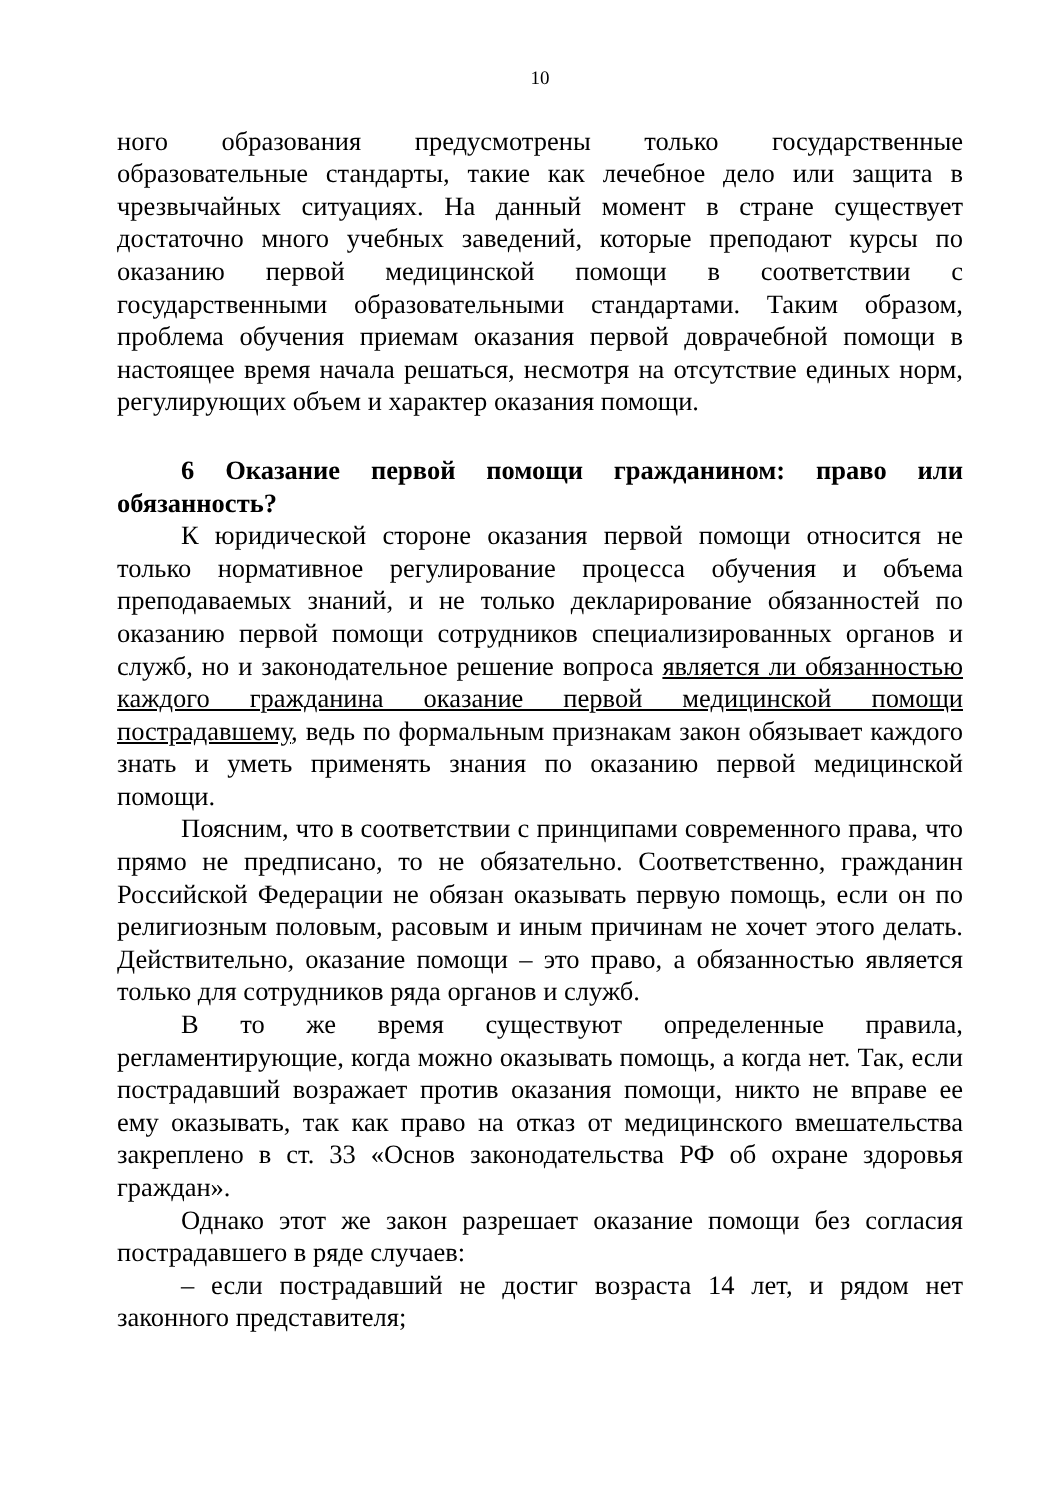10
ного образования предусмотрены только государственные образовательные стандарты, такие как лечебное дело или защита в чрезвычайных ситуациях. На данный момент в стране существует достаточно много учебных заведений, которые преподают курсы по оказанию первой медицинской помощи в соответствии с государственными образовательными стандартами. Таким образом, проблема обучения приемам оказания первой доврачебной помощи в настоящее время начала решаться, несмотря на отсутствие единых норм, регулирующих объем и характер оказания помощи.
6 Оказание первой помощи гражданином: право или обязанность?
К юридической стороне оказания первой помощи относится не только нормативное регулирование процесса обучения и объема преподаваемых знаний, и не только декларирование обязанностей по оказанию первой помощи сотрудников специализированных органов и служб, но и законодательное решение вопроса является ли обязанностью каждого гражданина оказание первой медицинской помощи пострадавшему, ведь по формальным признакам закон обязывает каждого знать и уметь применять знания по оказанию первой медицинской помощи.
Поясним, что в соответствии с принципами современного права, что прямо не предписано, то не обязательно. Соответственно, гражданин Российской Федерации не обязан оказывать первую помощь, если он по религиозным половым, расовым и иным причинам не хочет этого делать. Действительно, оказание помощи – это право, а обязанностью является только для сотрудников ряда органов и служб.
В то же время существуют определенные правила, регламентирующие, когда можно оказывать помощь, а когда нет. Так, если пострадавший возражает против оказания помощи, никто не вправе ее ему оказывать, так как право на отказ от медицинского вмешательства закреплено в ст. 33 «Основ законодательства РФ об охране здоровья граждан».
Однако этот же закон разрешает оказание помощи без согласия пострадавшего в ряде случаев:
– если пострадавший не достиг возраста 14 лет, и рядом нет законного представителя;